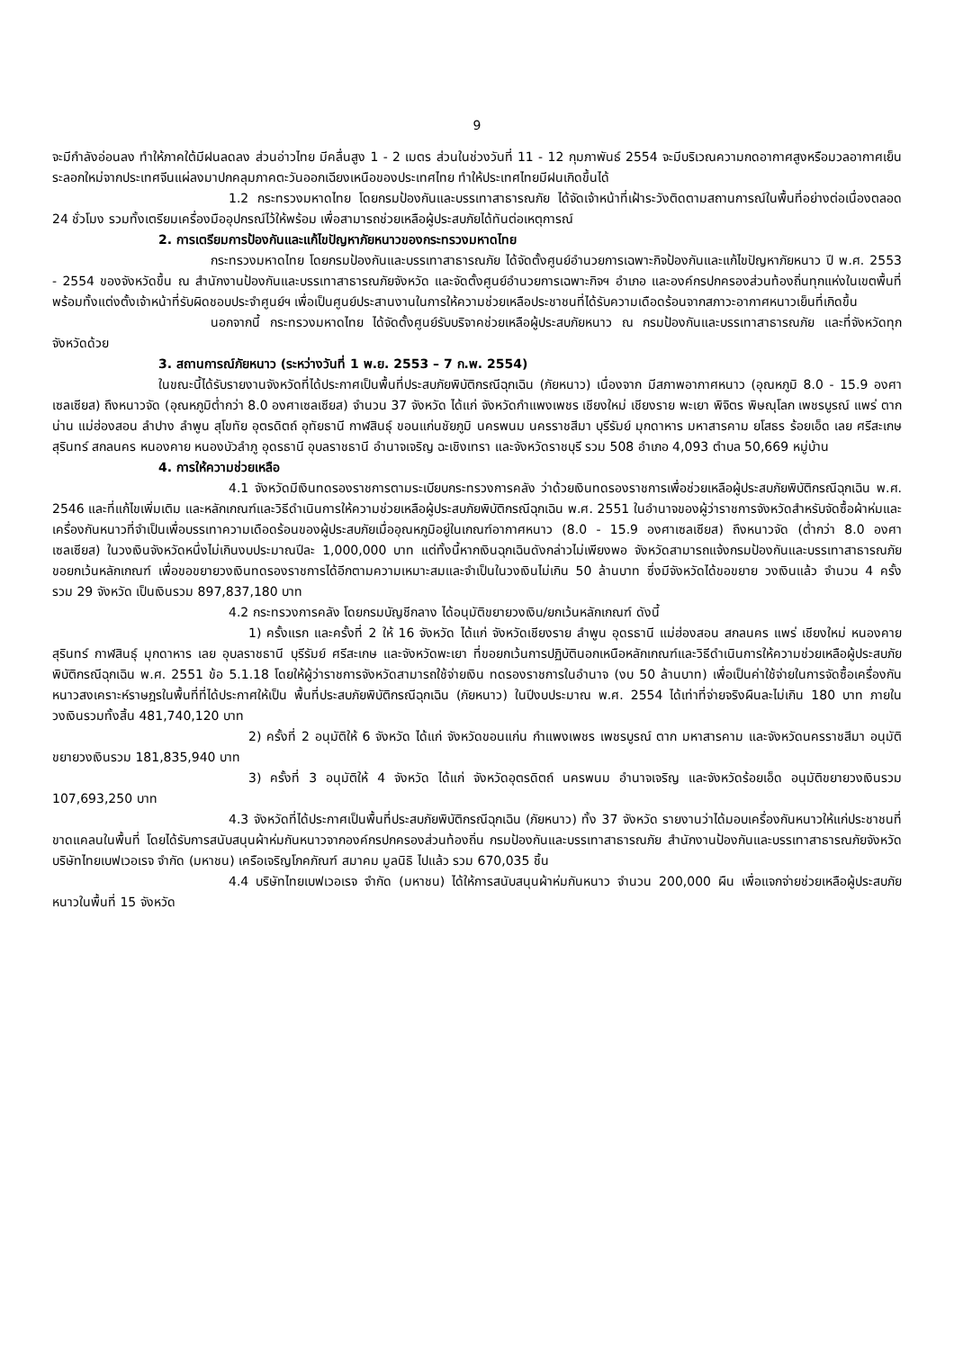9
จะมีกำลังอ่อนลง ทำให้ภาคใต้มีฝนลดลง ส่วนอ่าวไทย มีคลื่นสูง 1 - 2 เมตร ส่วนในช่วงวันที่ 11 - 12 กุมภาพันธ์ 2554 จะมีบริเวณความกดอากาศสูงหรือมวลอากาศเย็นระลอกใหม่จากประเทศจีนแผ่ลงมาปกคลุมภาคตะวันออกเฉียงเหนือของประเทศไทย ทำให้ประเทศไทยมีฝนเกิดขึ้นได้
1.2 กระทรวงมหาดไทย โดยกรมป้องกันและบรรเทาสาธารณภัย ได้จัดเจ้าหน้าที่เฝ้าระวังติดตามสถานการณ์ในพื้นที่อย่างต่อเนื่องตลอด 24 ชั่วโมง รวมทั้งเตรียมเครื่องมืออุปกรณ์ไว้ให้พร้อม เพื่อสามารถช่วยเหลือผู้ประสบภัยได้ทันต่อเหตุการณ์
2. การเตรียมการป้องกันและแก้ไขปัญหาภัยหนาวของกระทรวงมหาดไทย
กระทรวงมหาดไทย โดยกรมป้องกันและบรรเทาสาธารณภัย ได้จัดตั้งศูนย์อำนวยการเฉพาะกิจป้องกันและแก้ไขปัญหาภัยหนาว ปี พ.ศ. 2553 - 2554 ของจังหวัดขึ้น ณ สำนักงานป้องกันและบรรเทาสาธารณภัยจังหวัด และจัดตั้งศูนย์อำนวยการเฉพาะกิจฯ อำเภอ และองค์กรปกครองส่วนท้องถิ่นทุกแห่งในเขตพื้นที่ พร้อมทั้งแต่งตั้งเจ้าหน้าที่รับผิดชอบประจำศูนย์ฯ เพื่อเป็นศูนย์ประสานงานในการให้ความช่วยเหลือประชาชนที่ได้รับความเดือดร้อนจากสภาวะอากาศหนาวเย็นที่เกิดขึ้น
นอกจากนี้ กระทรวงมหาดไทย ได้จัดตั้งศูนย์รับบริจาคช่วยเหลือผู้ประสบภัยหนาว ณ กรมป้องกันและบรรเทาสาธารณภัย และที่จังหวัดทุกจังหวัดด้วย
3. สถานการณ์ภัยหนาว (ระหว่างวันที่ 1 พ.ย. 2553 – 7 ก.พ. 2554)
ในขณะนี้ได้รับรายงานจังหวัดที่ได้ประกาศเป็นพื้นที่ประสบภัยพิบัติกรณีฉุกเฉิน (ภัยหนาว) เนื่องจาก มีสภาพอากาศหนาว (อุณหภูมิ 8.0 - 15.9 องศาเซลเซียส) ถึงหนาวจัด (อุณหภูมิต่ำกว่า 8.0 องศาเซลเซียส) จำนวน 37 จังหวัด ได้แก่ จังหวัดกำแพงเพชร เชียงใหม่ เชียงราย พะเยา พิจิตร พิษณุโลก เพชรบูรณ์ แพร่ ตาก น่าน แม่ฮ่องสอน ลำปาง ลำพูน สุโขทัย อุตรดิตถ์ อุทัยธานี กาฬสินธุ์ ขอนแก่นชัยภูมิ นครพนม นครราชสีมา บุรีรัมย์ มุกดาหาร มหาสารคาม ยโสธร ร้อยเอ็ด เลย ศรีสะเกษ สุรินทร์ สกลนคร หนองคาย หนองบัวลำภู อุดรธานี อุบลราชธานี อำนาจเจริญ ฉะเชิงเทรา และจังหวัดราชบุรี รวม 508 อำเภอ 4,093 ตำบล 50,669 หมู่บ้าน
4. การให้ความช่วยเหลือ
4.1 จังหวัดมีเงินทดรองราชการตามระเบียบกระทรวงการคลัง ว่าด้วยเงินทดรองราชการเพื่อช่วยเหลือผู้ประสบภัยพิบัติกรณีฉุกเฉิน พ.ศ. 2546 และที่แก้ไขเพิ่มเติม และหลักเกณฑ์และวิธีดำเนินการให้ความช่วยเหลือผู้ประสบภัยพิบัติกรณีฉุกเฉิน พ.ศ. 2551 ในอำนาจของผู้ว่าราชการจังหวัดสำหรับจัดซื้อผ้าห่มและเครื่องกันหนาวที่จำเป็นเพื่อบรรเทาความเดือดร้อนของผู้ประสบภัยเมื่ออุณหภูมิอยู่ในเกณฑ์อากาศหนาว (8.0 - 15.9 องศาเซลเซียส) ถึงหนาวจัด (ต่ำกว่า 8.0 องศาเซลเซียส) ในวงเงินจังหวัดหนึ่งไม่เกินงบประมาณปีละ 1,000,000 บาท แต่ทั้งนี้หากเงินฉุกเฉินดังกล่าวไม่เพียงพอ จังหวัดสามารถแจ้งกรมป้องกันและบรรเทาสาธารณภัย ขอยกเว้นหลักเกณฑ์ เพื่อขอขยายวงเงินทดรองราชการได้อีกตามความเหมาะสมและจำเป็นในวงเงินไม่เกิน 50 ล้านบาท ซึ่งมีจังหวัดได้ขอขยาย วงเงินแล้ว จำนวน 4 ครั้ง รวม 29 จังหวัด เป็นเงินรวม 897,837,180 บาท
4.2 กระทรวงการคลัง โดยกรมบัญชีกลาง ได้อนุมัติขยายวงเงิน/ยกเว้นหลักเกณฑ์ ดังนี้
1) ครั้งแรก และครั้งที่ 2 ให้ 16 จังหวัด ได้แก่ จังหวัดเชียงราย ลำพูน อุดรธานี แม่ฮ่องสอน สกลนคร แพร่ เชียงใหม่ หนองคาย สุรินทร์ กาฬสินธุ์ มุกดาหาร เลย อุบลราชธานี บุรีรัมย์ ศรีสะเกษ และจังหวัดพะเยา ที่ขอยกเว้นการปฏิบัตินอกเหนือหลักเกณฑ์และวิธีดำเนินการให้ความช่วยเหลือผู้ประสบภัยพิบัติกรณีฉุกเฉิน พ.ศ. 2551 ข้อ 5.1.18 โดยให้ผู้ว่าราชการจังหวัดสามารถใช้จ่ายเงิน ทดรองราชการในอำนาจ (งบ 50 ล้านบาท) เพื่อเป็นค่าใช้จ่ายในการจัดซื้อเครื่องกันหนาวสงเคราะห์ราษฎรในพื้นที่ที่ได้ประกาศให้เป็น พื้นที่ประสบภัยพิบัติกรณีฉุกเฉิน (ภัยหนาว) ในปีงบประมาณ พ.ศ. 2554 ได้เท่าที่จ่ายจริงผืนละไม่เกิน 180 บาท ภายในวงเงินรวมทั้งสิ้น 481,740,120 บาท
2) ครั้งที่ 2 อนุมัติให้ 6 จังหวัด ได้แก่ จังหวัดขอนแก่น กำแพงเพชร เพชรบูรณ์ ตาก มหาสารคาม และจังหวัดนครราชสีมา อนุมัติขยายวงเงินรวม 181,835,940 บาท
3) ครั้งที่ 3 อนุมัติให้ 4 จังหวัด ได้แก่ จังหวัดอุตรดิตถ์ นครพนม อำนาจเจริญ และจังหวัดร้อยเอ็ด อนุมัติขยายวงเงินรวม 107,693,250 บาท
4.3 จังหวัดที่ได้ประกาศเป็นพื้นที่ประสบภัยพิบัติกรณีฉุกเฉิน (ภัยหนาว) ทั้ง 37 จังหวัด รายงานว่าได้มอบเครื่องกันหนาวให้แก่ประชาชนที่ขาดแคลนในพื้นที่ โดยได้รับการสนับสนุนผ้าห่มกันหนาวจากองค์กรปกครองส่วนท้องถิ่น กรมป้องกันและบรรเทาสาธารณภัย สำนักงานป้องกันและบรรเทาสาธารณภัยจังหวัด บริษัทไทยเบฟเวอเรจ จำกัด (มหาชน) เครือเจริญโภคภัณฑ์ สมาคม มูลนิธิ ไปแล้ว รวม 670,035 ชิ้น
4.4 บริษัทไทยเบฟเวอเรจ จำกัด (มหาชน) ได้ให้การสนับสนุนผ้าห่มกันหนาว จำนวน 200,000 ผืน เพื่อแจกจ่ายช่วยเหลือผู้ประสบภัยหนาวในพื้นที่ 15 จังหวัด